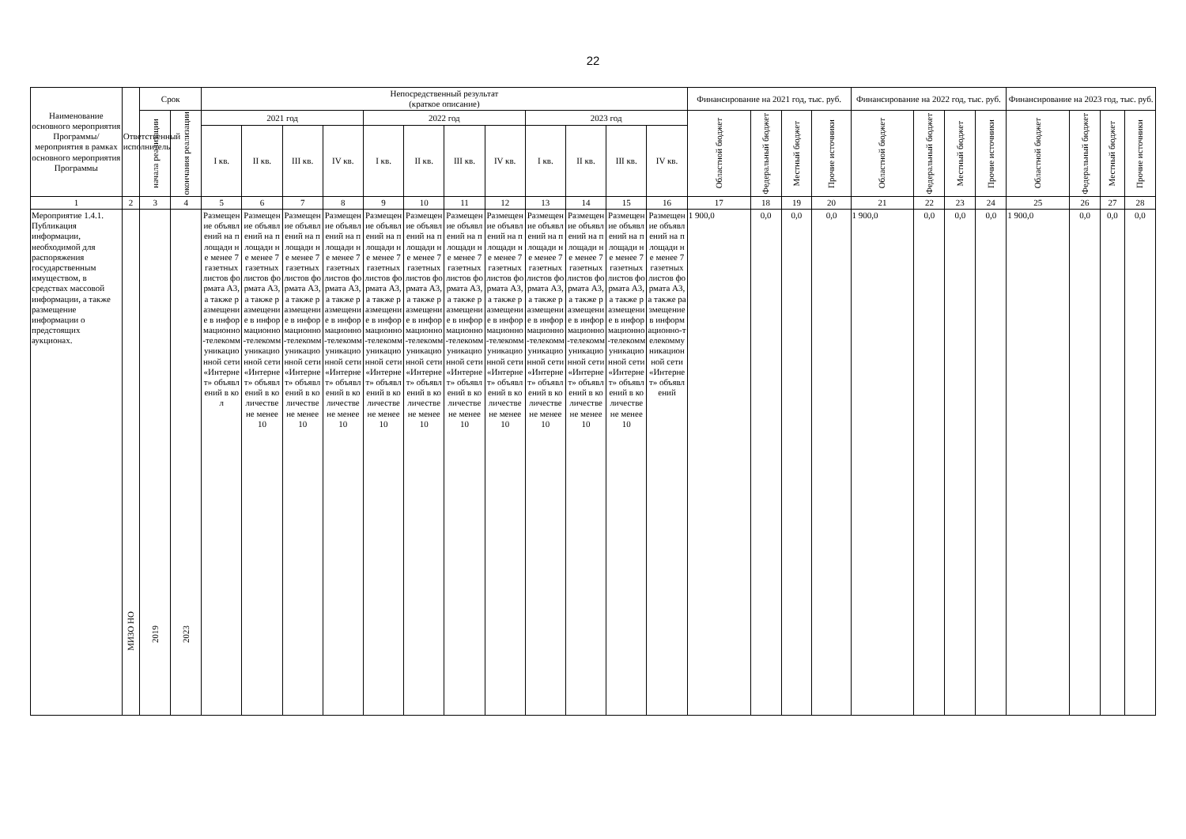22
| Наименование основного мероприятия Программы/ мероприятия в рамках основного мероприятия Программы | Ответственный исполнитель | Срок | | Непосредственный результат (краткое описание) | | | | | | | | | | | | Финансирование на 2021 год, тыс. руб. | | | | Финансирование на 2022 год, тыс. руб. | | | | Финансирование на 2023 год, тыс. руб. | | | |
| --- | --- | --- | --- | --- | --- | --- | --- | --- | --- | --- | --- | --- | --- | --- | --- | --- | --- | --- | --- | --- | --- | --- | --- | --- | --- | --- | --- |
| | | начала реализации | окончания реализации | 2021 год | | | | 2022 год | | | | 2023 год | | | | Областной бюджет | Федеральный бюджет | Местный бюджет | Прочие источники | Областной бюджет | Федеральный бюджет | Местный бюджет | Прочие источники | Областной бюджет | Федеральный бюджет | Местный бюджет | Прочие источники |
| | | | | I кв. | II кв. | III кв. | IV кв. | I кв. | II кв. | III кв. | IV кв. | I кв. | II кв. | III кв. | IV кв. | | | | | | | | | | | | |
| 1 | 2 | 3 | 4 | 5 | 6 | 7 | 8 | 9 | 10 | 11 | 12 | 13 | 14 | 15 | 16 | 17 | 18 | 19 | 20 | 21 | 22 | 23 | 24 | 25 | 26 | 27 | 28 |
| Мероприятие 1.4.1. Публикация информации, необходимой для распоряжения государственным имуществом, в средствах массовой информации, а также размещение информации о предстоящих аукционах. | МИЗО НО | 2019 | 2023 | Размещение объявлений на площади не менее 7 газетных листов формата А3, а также размещение в информационно-телекоммуникационной сети «Интернет» объявлений в кол | Размещение объявлений на площади не менее 7 газетных листов формата А3, а также размещение в информационно-телекоммуникационной сети «Интернет» объявлений в количестве не менее 10 | Размещение объявлений на площади не менее 7 газетных листов формата А3, а также размещение в информационно-телекоммуникационной сети «Интернет» объявлений в количестве не менее 10 | Размещение объявлений на площади не менее 7 газетных листов формата А3, а также размещение в информационно-телекоммуникационной сети «Интернет» объявлений в количестве не менее 10 | Размещение объявлений на площади не менее 7 газетных листов формата А3, а также размещение в информационно-телекоммуникационной сети «Интернет» объявлений в количестве не менее 10 | Размещение объявлений на площади не менее 7 газетных листов формата А3, а также размещение в информационно-телекоммуникационной сети «Интернет» объявлений в количестве не менее 10 | Размещение объявлений на площади не менее 7 газетных листов формата А3, а также размещение в информационно-телекоммуникационной сети «Интернет» объявлений в количестве не менее 10 | Размещение объявлений на площади не менее 7 газетных листов формата А3, а также размещение в информационно-телекоммуникационной сети «Интернет» объявлений в количестве не менее 10 | Размещение объявлений на площади не менее 7 газетных листов формата А3, а также размещение в информационно-телекоммуникационной сети «Интернет» объявлений в количестве не менее 10 | Размещение объявлений на площади не менее 7 газетных листов формата А3, а также размещение в информационно-телекоммуникационной сети «Интернет» объявлений в количестве не менее 10 | Размещение объявлений на площади не менее 7 газетных листов формата А3, а также размещение в информационно-телекоммуникационной сети «Интернет» объявлений в количестве не менее 10 | Размещение объявлений на площади не менее 7 газетных листов формата А3, а также размещение в информационно-телекоммуникационной сети «Интернет» объявлений | 1 900,0 | 0,0 | 0,0 | 0,0 | 1 900,0 | 0,0 | 0,0 | 0,0 | 1 900,0 | 0,0 | 0,0 | 0,0 |